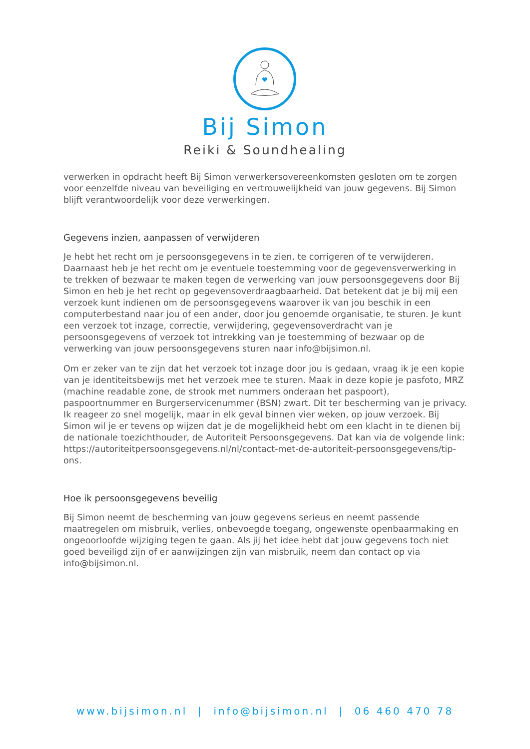Bij Simon
Reiki & Soundhealing
verwerken in opdracht heeft Bij Simon verwerkersovereenkomsten gesloten om te zorgen voor eenzelfde niveau van beveiliging en vertrouwelijkheid van jouw gegevens. Bij Simon blijft verantwoordelijk voor deze verwerkingen.
Gegevens inzien, aanpassen of verwijderen
Je hebt het recht om je persoonsgegevens in te zien, te corrigeren of te verwijderen. Daarnaast heb je het recht om je eventuele toestemming voor de gegevensverwerking in te trekken of bezwaar te maken tegen de verwerking van jouw persoonsgegevens door Bij Simon en heb je het recht op gegevensoverdraagbaarheid. Dat betekent dat je bij mij een verzoek kunt indienen om de persoonsgegevens waarover ik van jou beschik in een computerbestand naar jou of een ander, door jou genoemde organisatie, te sturen. Je kunt een verzoek tot inzage, correctie, verwijdering, gegevensoverdracht van je persoonsgegevens of verzoek tot intrekking van je toestemming of bezwaar op de verwerking van jouw persoonsgegevens sturen naar info@bijsimon.nl.
Om er zeker van te zijn dat het verzoek tot inzage door jou is gedaan, vraag ik je een kopie van je identiteitsbewijs met het verzoek mee te sturen. Maak in deze kopie je pasfoto, MRZ (machine readable zone, de strook met nummers onderaan het paspoort), paspoortnummer en Burgerservicenummer (BSN) zwart. Dit ter bescherming van je privacy. Ik reageer zo snel mogelijk, maar in elk geval binnen vier weken, op jouw verzoek. Bij Simon wil je er tevens op wijzen dat je de mogelijkheid hebt om een klacht in te dienen bij de nationale toezichthouder, de Autoriteit Persoonsgegevens. Dat kan via de volgende link: https://autoriteitpersoonsgegevens.nl/nl/contact-met-de-autoriteit-persoonsgegevens/tip-ons.
Hoe ik persoonsgegevens beveilig
Bij Simon neemt de bescherming van jouw gegevens serieus en neemt passende maatregelen om misbruik, verlies, onbevoegde toegang, ongewenste openbaarmaking en ongeoorloofde wijziging tegen te gaan. Als jij het idee hebt dat jouw gegevens toch niet goed beveiligd zijn of er aanwijzingen zijn van misbruik, neem dan contact op via info@bijsimon.nl.
www.bijsimon.nl | info@bijsimon.nl | 06 460 470 78